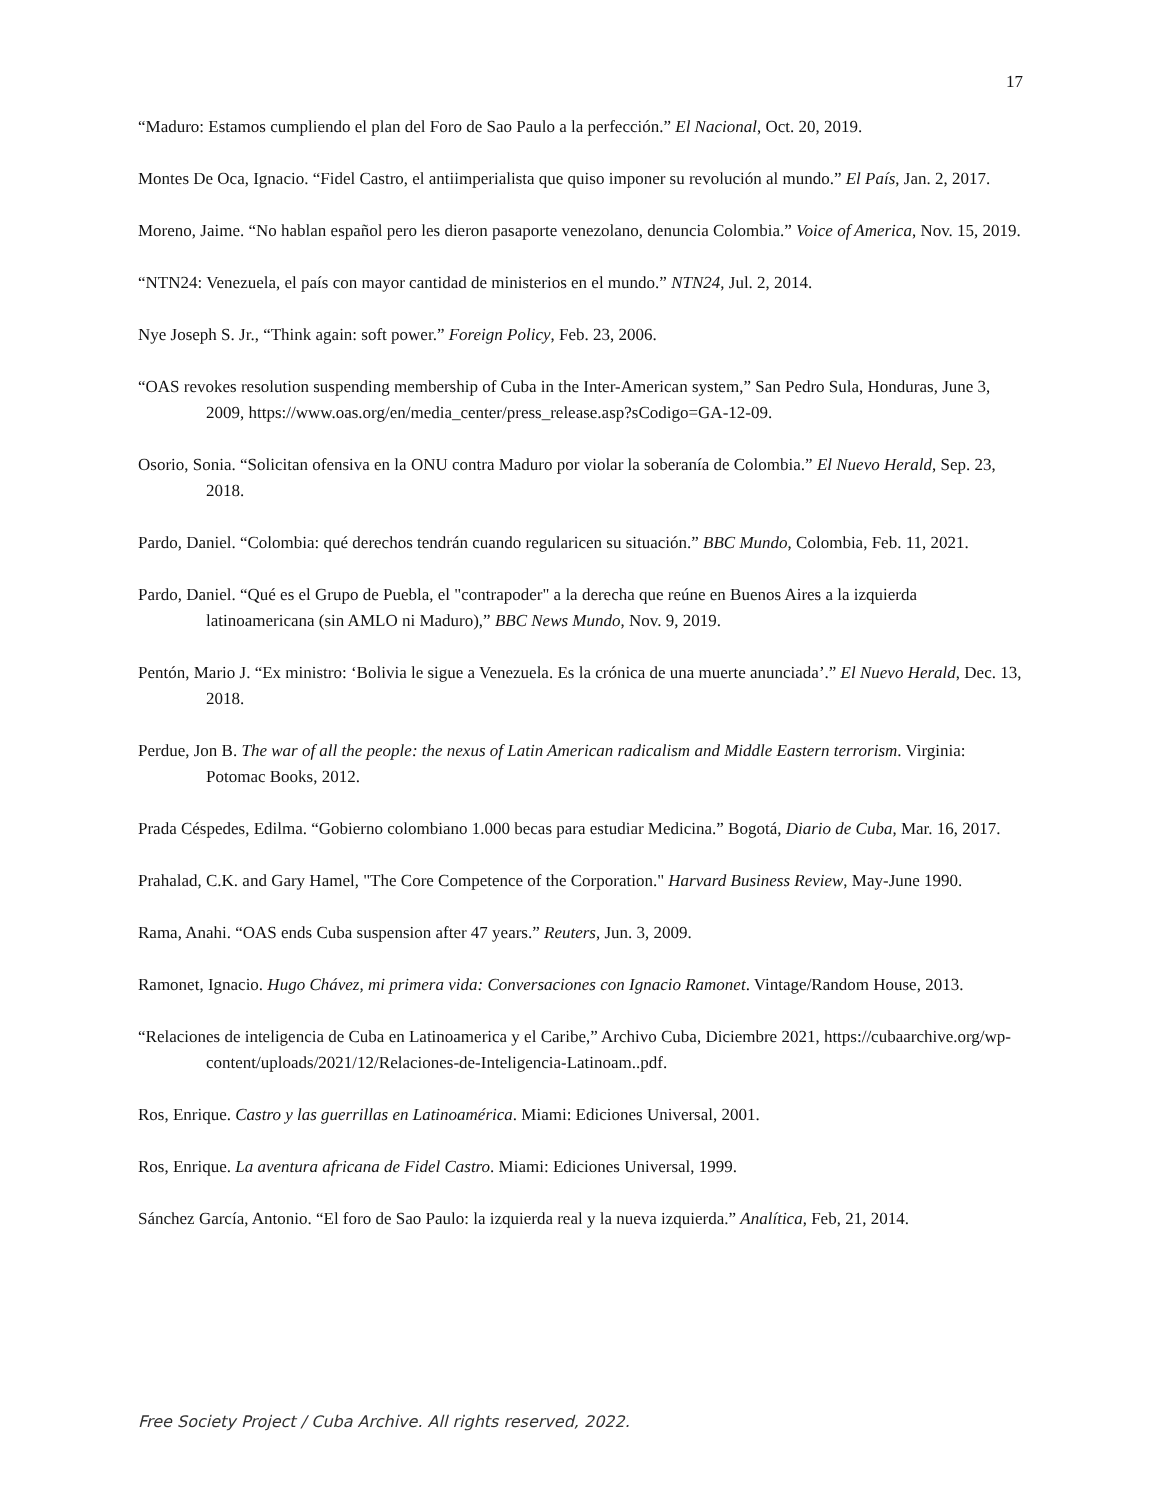17
“Maduro: Estamos cumpliendo el plan del Foro de Sao Paulo a la perfección.” El Nacional, Oct. 20, 2019.
Montes De Oca, Ignacio. “Fidel Castro, el antiimperialista que quiso imponer su revolución al mundo.” El País, Jan. 2, 2017.
Moreno, Jaime. “No hablan español pero les dieron pasaporte venezolano, denuncia Colombia.” Voice of America, Nov. 15, 2019.
“NTN24: Venezuela, el país con mayor cantidad de ministerios en el mundo.” NTN24, Jul. 2, 2014.
Nye Joseph S. Jr., “Think again: soft power.” Foreign Policy, Feb. 23, 2006.
“OAS revokes resolution suspending membership of Cuba in the Inter-American system,” San Pedro Sula, Honduras, June 3, 2009, https://www.oas.org/en/media_center/press_release.asp?sCodigo=GA-12-09.
Osorio, Sonia. “Solicitan ofensiva en la ONU contra Maduro por violar la soberanía de Colombia.” El Nuevo Herald, Sep. 23, 2018.
Pardo, Daniel. “Colombia: qué derechos tendrán cuando regularicen su situación.” BBC Mundo, Colombia, Feb. 11, 2021.
Pardo, Daniel. “Qué es el Grupo de Puebla, el "contrapoder" a la derecha que reúne en Buenos Aires a la izquierda latinoamericana (sin AMLO ni Maduro),” BBC News Mundo, Nov. 9, 2019.
Pentón, Mario J. “Ex ministro: ‘Bolivia le sigue a Venezuela. Es la crónica de una muerte anunciada’.” El Nuevo Herald, Dec. 13, 2018.
Perdue, Jon B. The war of all the people: the nexus of Latin American radicalism and Middle Eastern terrorism. Virginia: Potomac Books, 2012.
Prada Céspedes, Edilma. “Gobierno colombiano 1.000 becas para estudiar Medicina.” Bogotá, Diario de Cuba, Mar. 16, 2017.
Prahalad, C.K. and Gary Hamel, "The Core Competence of the Corporation." Harvard Business Review, May-June 1990.
Rama, Anahi. “OAS ends Cuba suspension after 47 years.” Reuters, Jun. 3, 2009.
Ramonet, Ignacio. Hugo Chávez, mi primera vida: Conversaciones con Ignacio Ramonet. Vintage/Random House, 2013.
“Relaciones de inteligencia de Cuba en Latinoamerica y el Caribe,” Archivo Cuba, Diciembre 2021, https://cubaarchive.org/wp-content/uploads/2021/12/Relaciones-de-Inteligencia-Latinoam..pdf.
Ros, Enrique. Castro y las guerrillas en Latinoamérica. Miami: Ediciones Universal, 2001.
Ros, Enrique. La aventura africana de Fidel Castro. Miami: Ediciones Universal, 1999.
Sánchez García, Antonio. “El foro de Sao Paulo: la izquierda real y la nueva izquierda.” Analítica, Feb, 21, 2014.
Free Society Project / Cuba Archive. All rights reserved, 2022.